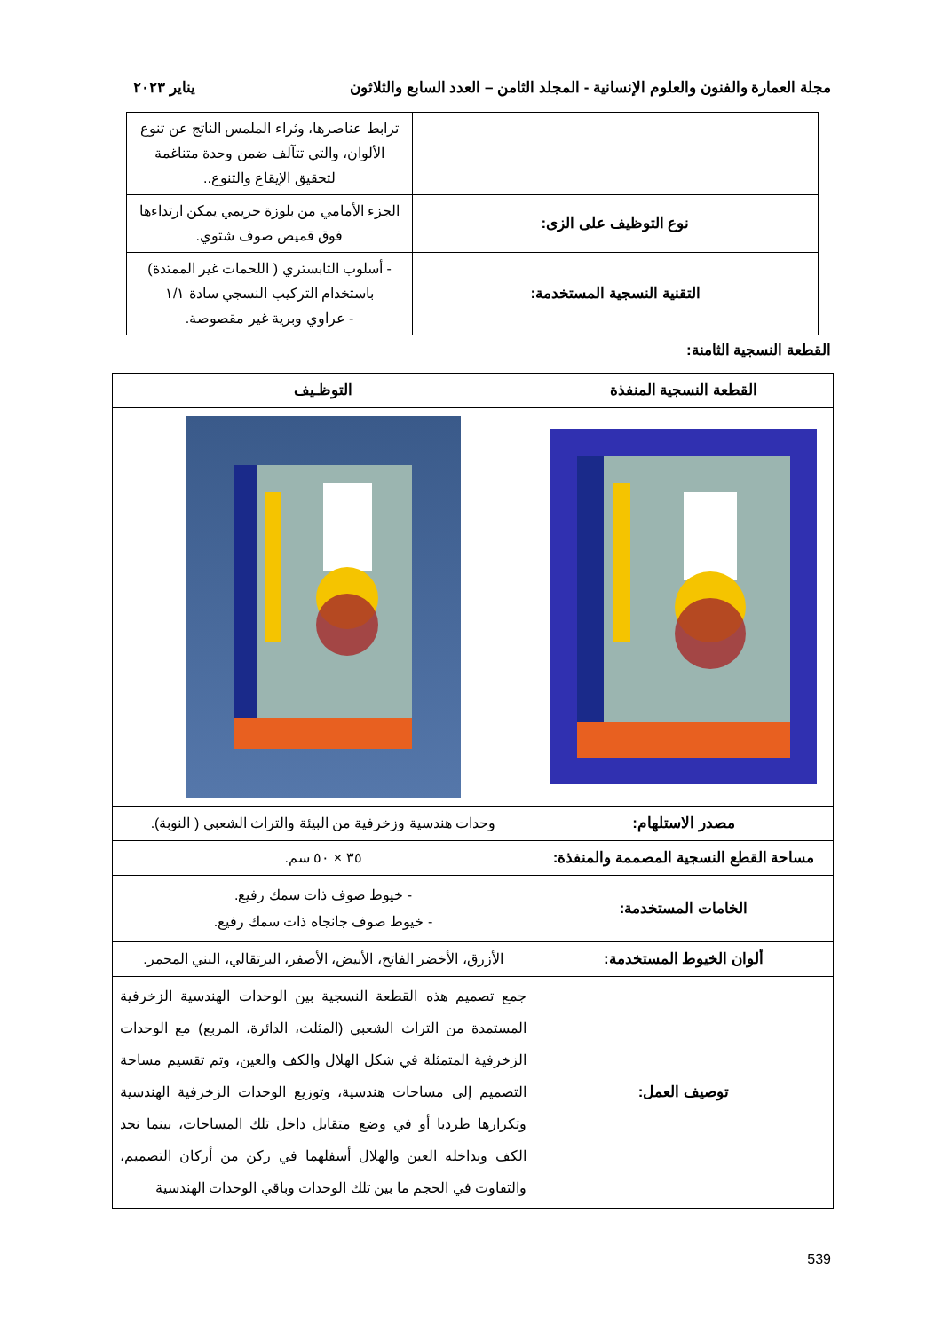مجلة العمارة والفنون والعلوم الإنسانية - المجلد الثامن – العدد السابع والثلاثون يناير ٢٠٢٣
| | ترابط عناصرها، وثراء الملمس الناتج عن تنوع الألوان، والتي تتآلف ضمن وحدة متناغمة لتحقيق الإيقاع والتنوع.. |
| نوع التوظيف على الزى: | الجزء الأمامي من بلوزة حريمي يمكن ارتداءها فوق قميص صوف شتوي. |
| التقنية النسجية المستخدمة: | - أسلوب التابستري ( اللحمات غير الممتدة) باستخدام التركيب النسجي سادة ١/١ - عراوي وبرية غير مقصوصة. |
القطعة النسجية الثامنة:
| القطعة النسجية المنفذة | التوظـيف |
| مصدر الاستلهام: | وحدات هندسية وزخرفية من البيئة والتراث الشعبي ( النوبة). |
| مساحة القطع النسجية المصممة والمنفذة: | ٣٥ × ٥٠ سم. |
| الخامات المستخدمة: | - خيوط صوف ذات سمك رفيع. - خيوط صوف جانجاه ذات سمك رفيع. |
| ألوان الخيوط المستخدمة: | الأزرق، الأخضر الفاتح، الأبيض، الأصفر، البرتقالي، البني المحمر. |
| توصيف العمل: | جمع تصميم هذه القطعة النسجية بين الوحدات الهندسية الزخرفية المستمدة من التراث الشعبي (المثلث، الدائرة، المربع) مع الوحدات الزخرفية المتمثلة في شكل الهلال والكف والعين، وتم تقسيم مساحة التصميم إلى مساحات هندسية، وتوزيع الوحدات الزخرفية الهندسية وتكرارها طرديا أو في وضع متقابل داخل تلك المساحات، بينما نجد الكف وبداخله العين والهلال أسفلهما في ركن من أركان التصميم، والتفاوت في الحجم ما بين تلك الوحدات وباقي الوحدات الهندسية |
539